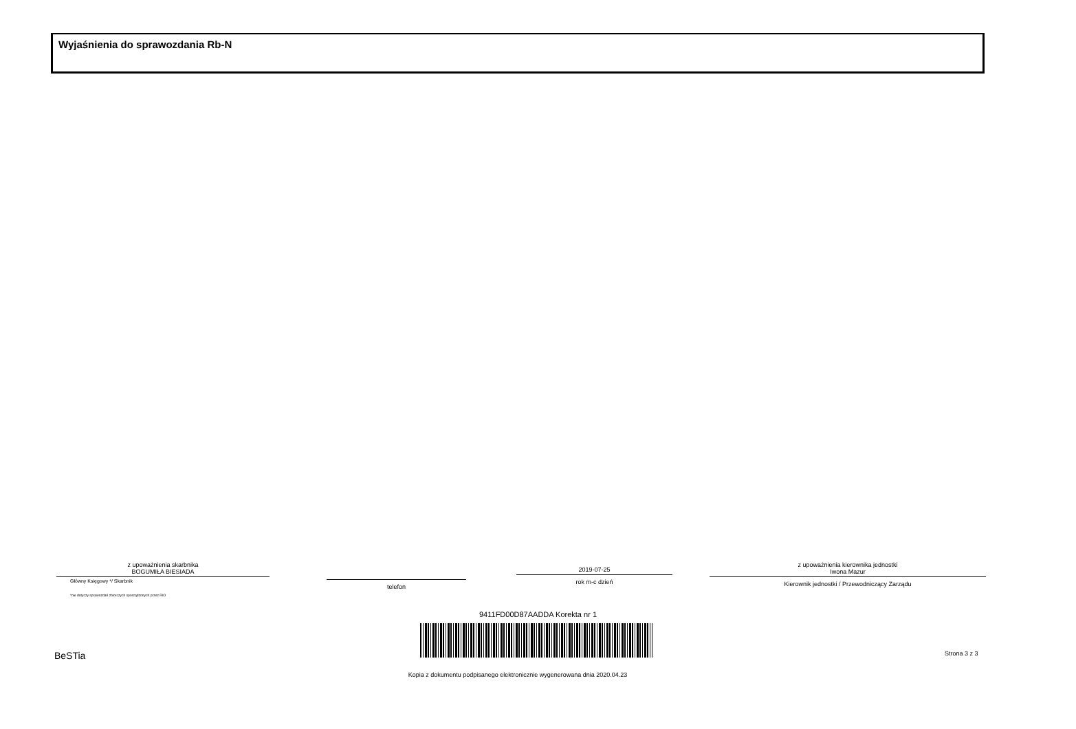Wyjaśnienia do sprawozdania Rb-N
z upoważnienia skarbnika
BOGUMIŁA BIESIADA
Główny Księgowy */ Skarbnik
*nie dotyczy sprawozdań zbiorczych sporządzonych przez RIO
telefon
2019-07-25
rok m-c dzień
z upoważnienia kierownika jednostki
Iwona Mazur
Kierownik jednostki / Przewodniczący Zarządu
9411FD00D87AADDA Korekta nr 1
BeSTia Strona 3 z 3
Kopia z dokumentu podpisanego elektronicznie wygenerowana dnia 2020.04.23